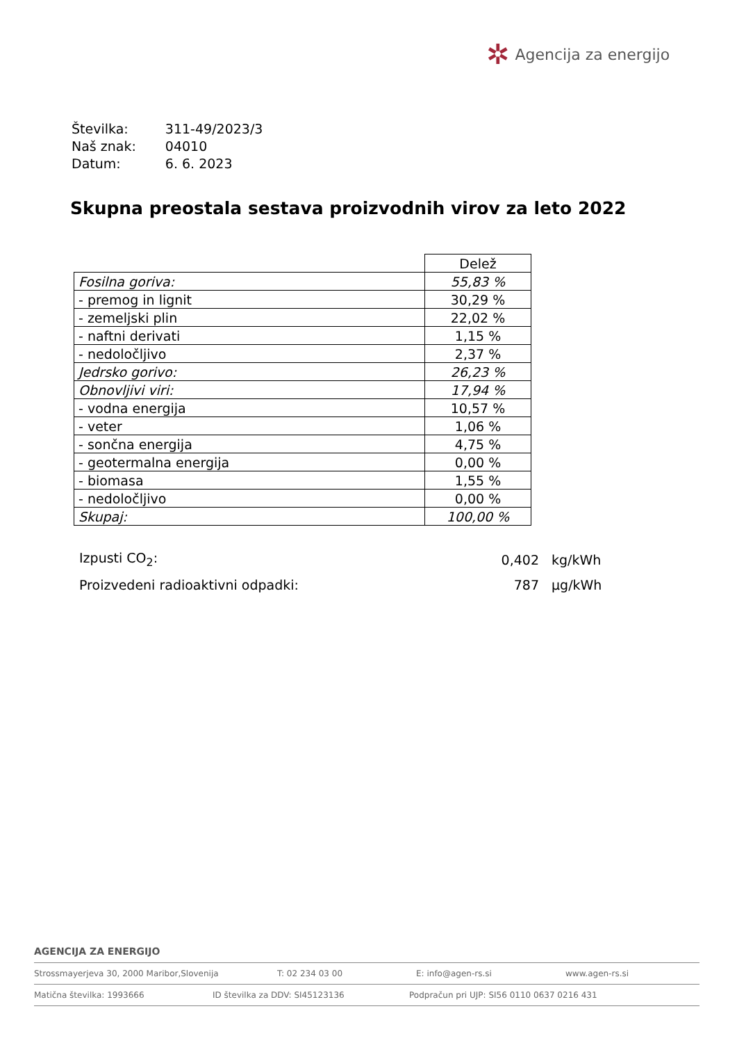✲ Agencija za energijo
| Številka: | 311-49/2023/3 |
| Naš znak: | 04010 |
| Datum: | 6. 6. 2023 |
Skupna preostala sestava proizvodnih virov za leto 2022
| | Delež |
| Fosilna goriva: | 55,83 % |
| - premog in lignit | 30,29 % |
| - zemeljski plin | 22,02 % |
| - naftni derivati | 1,15 % |
| - nedoločljivo | 2,37 % |
| Jedrsko gorivo: | 26,23 % |
| Obnovljivi viri: | 17,94 % |
| - vodna energija | 10,57 % |
| - veter | 1,06 % |
| - sončna energija | 4,75 % |
| - geotermalna energija | 0,00 % |
| - biomasa | 1,55 % |
| - nedoločljivo | 0,00 % |
| Skupaj: | 100,00 % |
| Izpusti CO<sub>2</sub>: | 0,402 | kg/kWh |
| Proizvedeni radioaktivni odpadki: | 787 | µg/kWh |
AGENCIJA ZA ENERGIJO
Strossmayerjeva 30, 2000 Maribor,Slovenija T: 02 234 03 00 E: info@agen-rs.si www.agen-rs.si
Matična številka: 1993666 ID številka za DDV: SI45123136 Podpračun pri UJP: SI56 0110 0637 0216 431